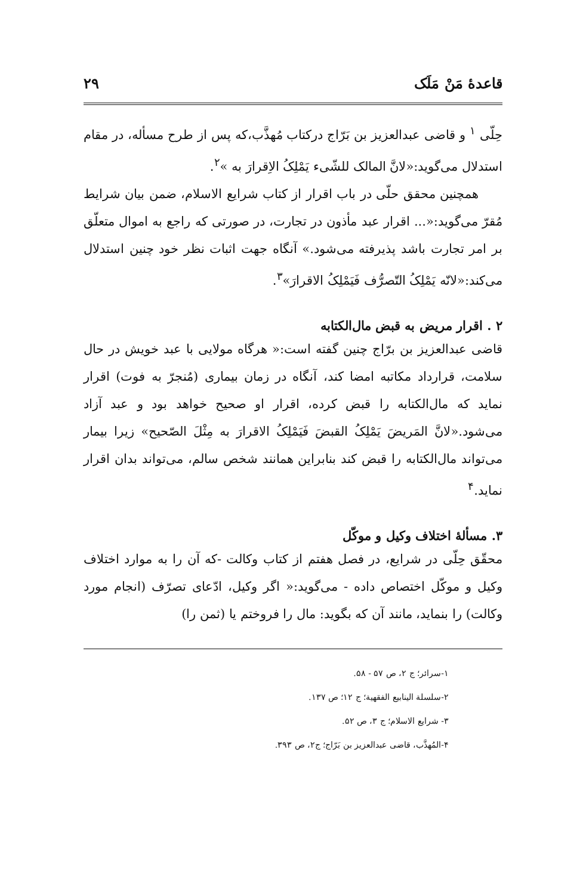قاعدهٔ مَنْ مَلَک ۲۹
حِلّی <sup>۱</sup> و قاضی عبدالعزیز بن بَرّاج درکتاب مُهذَّب،که پس از طرح مسأله، در مقام استدلال می‌گوید:«لانَّ المالک للشّیء یَمْلِکُ الاِقرارَ به »<sup>۲</sup>.
همچنین محقق حلّی در باب اقرار از کتاب شرایع الاسلام، ضمن بیان شرایط مُقرّ می‌گوید:«... اقرار عبد مأذون در تجارت، در صورتی که راجع به اموال متعلّق بر امر تجارت باشد پذیرفته می‌شود.» آنگاه جهت اثبات نظر خود چنین استدلال می‌کند:«لانّه یَمْلِکُ التّصرُّف فَیَمْلِکُ الاقرارَ»<sup>۳</sup>.
۲ . اقرار مریض به قبض مال‌الکتابه
قاضی عبدالعزیز بن برّاج چنین گفته است:« هرگاه مولایی با عبد خویش در حال سلامت، قرارداد مکاتبه امضا کند، آنگاه در زمان بیماری (مُنجرّ به فوت) اقرار نماید که مال‌الکتابه را قبض کرده، اقرار او صحیح خواهد بود و عبد آزاد می‌شود.«لانَّ المَریضَ یَمْلِکُ القبضَ فَیَمْلِکُ الاقرارَ به مِثْلَ الصّحیح» زیرا بیمار می‌تواند مال‌الکتابه را قبض کند بنابراین همانند شخص سالم، می‌تواند بدان اقرار نماید.<sup>۴</sup>
۳. مسألهٔ اختلاف وکیل و موکّل
محقّق حِلّی در شرایع، در فصل هفتم از کتاب وکالت -که آن را به موارد اختلاف وکیل و موکّل اختصاص داده - می‌گوید:« اگر وکیل، ادّعای تصرّف (انجام مورد وکالت) را بنماید، مانند آن که بگوید: مال را فروختم یا (ثمن را)
۱-سرائر؛ ج ۲، ص ۵۷ - ۵۸.
۲-سلسلة الینابیع الفقهیة؛ ج ۱۲؛ ص ۱۳۷.
۳- شرایع الاسلام؛ ج ۳، ص ۵۲.
۴-المُهذَّب، قاضی عبدالعزیز بن بَرّاج؛ ج۲، ص ۳۹۳.